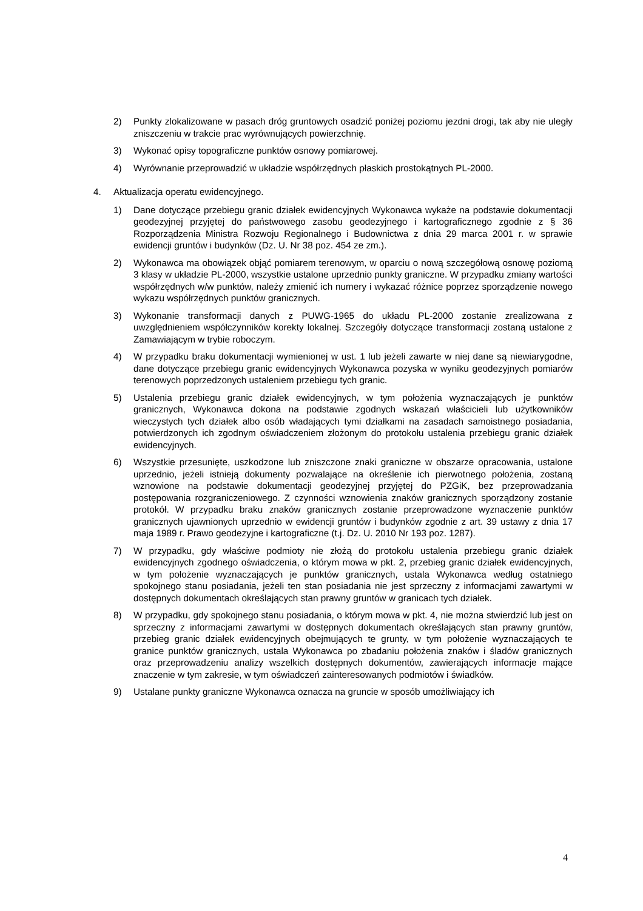2) Punkty zlokalizowane w pasach dróg gruntowych osadzić poniżej poziomu jezdni drogi, tak aby nie uległy zniszczeniu w trakcie prac wyrównujących powierzchnię.
3) Wykonać opisy topograficzne punktów osnowy pomiarowej.
4) Wyrównanie przeprowadzić w układzie współrzędnych płaskich prostokątnych PL-2000.
4. Aktualizacja operatu ewidencyjnego.
1) Dane dotyczące przebiegu granic działek ewidencyjnych Wykonawca wykaże na podstawie dokumentacji geodezyjnej przyjętej do państwowego zasobu geodezyjnego i kartograficznego zgodnie z § 36 Rozporządzenia Ministra Rozwoju Regionalnego i Budownictwa z dnia 29 marca 2001 r. w sprawie ewidencji gruntów i budynków (Dz. U. Nr 38 poz. 454 ze zm.).
2) Wykonawca ma obowiązek objąć pomiarem terenowym, w oparciu o nową szczegółową osnowę poziomą 3 klasy w układzie PL-2000, wszystkie ustalone uprzednio punkty graniczne. W przypadku zmiany wartości współrzędnych w/w punktów, należy zmienić ich numery i wykazać różnice poprzez sporządzenie nowego wykazu współrzędnych punktów granicznych.
3) Wykonanie transformacji danych z PUWG-1965 do układu PL-2000 zostanie zrealizowana z uwzględnieniem współczynników korekty lokalnej. Szczegóły dotyczące transformacji zostaną ustalone z Zamawiającym w trybie roboczym.
4) W przypadku braku dokumentacji wymienionej w ust. 1 lub jeżeli zawarte w niej dane są niewiarygodne, dane dotyczące przebiegu granic ewidencyjnych Wykonawca pozyska w wyniku geodezyjnych pomiarów terenowych poprzedzonych ustaleniem przebiegu tych granic.
5) Ustalenia przebiegu granic działek ewidencyjnych, w tym położenia wyznaczających je punktów granicznych, Wykonawca dokona na podstawie zgodnych wskazań właścicieli lub użytkowników wieczystych tych działek albo osób władających tymi działkami na zasadach samoistnego posiadania, potwierdzonych ich zgodnym oświadczeniem złożonym do protokołu ustalenia przebiegu granic działek ewidencyjnych.
6) Wszystkie przesunięte, uszkodzone lub zniszczone znaki graniczne w obszarze opracowania, ustalone uprzednio, jeżeli istnieją dokumenty pozwalające na określenie ich pierwotnego położenia, zostaną wznowione na podstawie dokumentacji geodezyjnej przyjętej do PZGiK, bez przeprowadzania postępowania rozgraniczeniowego. Z czynności wznowienia znaków granicznych sporządzony zostanie protokół. W przypadku braku znaków granicznych zostanie przeprowadzone wyznaczenie punktów granicznych ujawnionych uprzednio w ewidencji gruntów i budynków zgodnie z art. 39 ustawy z dnia 17 maja 1989 r. Prawo geodezyjne i kartograficzne (t.j. Dz. U. 2010 Nr 193 poz. 1287).
7) W przypadku, gdy właściwe podmioty nie złożą do protokołu ustalenia przebiegu granic działek ewidencyjnych zgodnego oświadczenia, o którym mowa w pkt. 2, przebieg granic działek ewidencyjnych, w tym położenie wyznaczających je punktów granicznych, ustala Wykonawca według ostatniego spokojnego stanu posiadania, jeżeli ten stan posiadania nie jest sprzeczny z informacjami zawartymi w dostępnych dokumentach określających stan prawny gruntów w granicach tych działek.
8) W przypadku, gdy spokojnego stanu posiadania, o którym mowa w pkt. 4, nie można stwierdzić lub jest on sprzeczny z informacjami zawartymi w dostępnych dokumentach określających stan prawny gruntów, przebieg granic działek ewidencyjnych obejmujących te grunty, w tym położenie wyznaczających te granice punktów granicznych, ustala Wykonawca po zbadaniu położenia znaków i śladów granicznych oraz przeprowadzeniu analizy wszelkich dostępnych dokumentów, zawierających informacje mające znaczenie w tym zakresie, w tym oświadczeń zainteresowanych podmiotów i świadków.
9) Ustalane punkty graniczne Wykonawca oznacza na gruncie w sposób umożliwiający ich
4